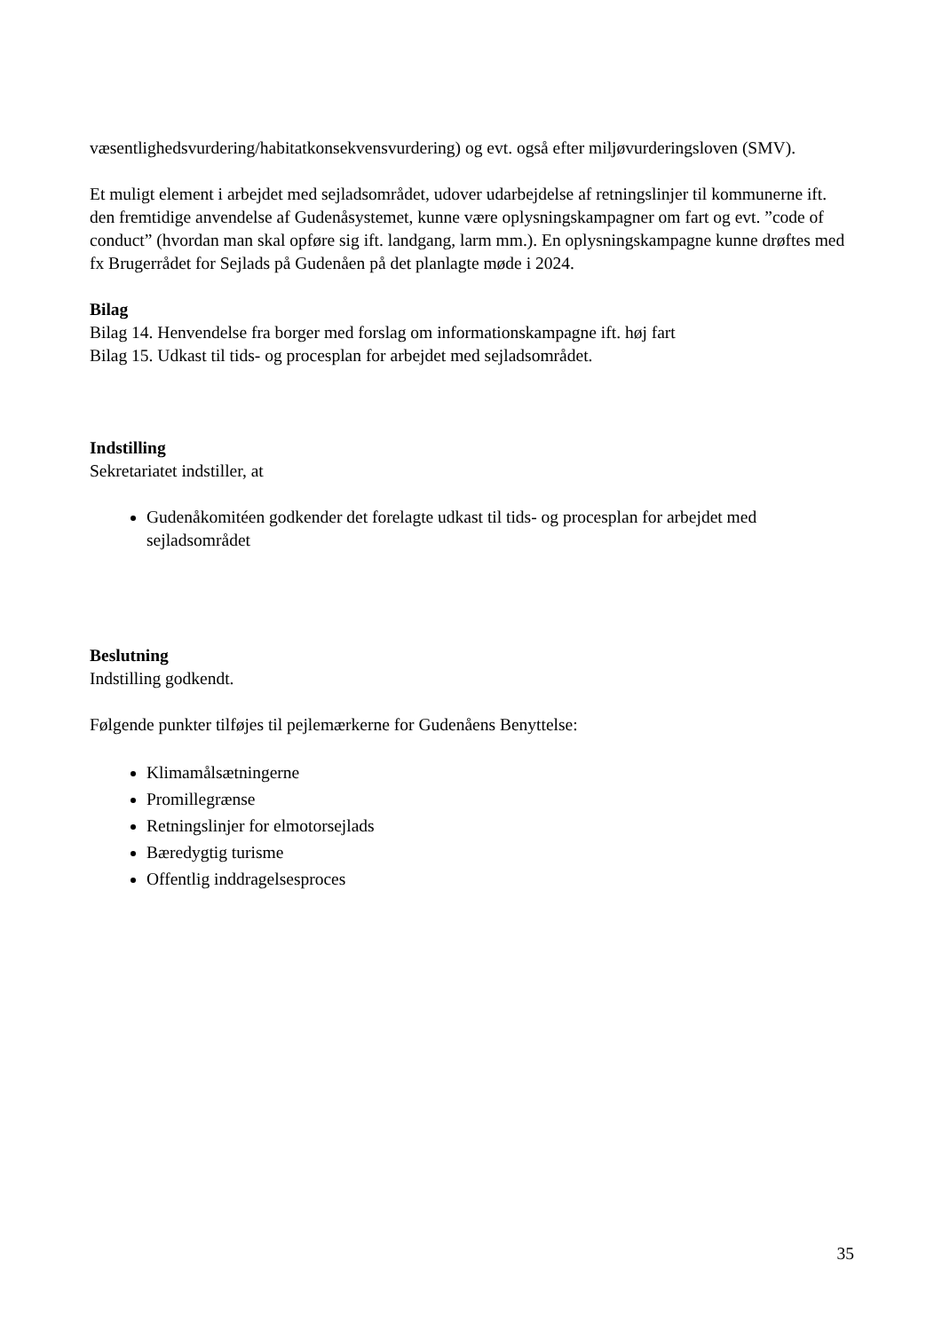væsentlighedsvurdering/habitatkonsekvensvurdering) og evt. også efter miljøvurderingsloven (SMV).
Et muligt element i arbejdet med sejladsområdet, udover udarbejdelse af retningslinjer til kommunerne ift. den fremtidige anvendelse af Gudenåsystemet, kunne være oplysningskampagner om fart og evt. ”code of conduct” (hvordan man skal opføre sig ift. landgang, larm mm.). En oplysningskampagne kunne drøftes med fx Brugerrådet for Sejlads på Gudenåen på det planlagte møde i 2024.
Bilag
Bilag 14. Henvendelse fra borger med forslag om informationskampagne ift. høj fart
Bilag 15. Udkast til tids- og procesplan for arbejdet med sejladsområdet.
Indstilling
Sekretariatet indstiller, at
Gudenåkomitéen godkender det forelagte udkast til tids- og procesplan for arbejdet med sejladsområdet
Beslutning
Indstilling godkendt.
Følgende punkter tilføjes til pejlemærkerne for Gudenåens Benyttelse:
Klimamålsætningerne
Promillegrænse
Retningslinjer for elmotorsejlads
Bæredygtig turisme
Offentlig inddragelsesproces
35